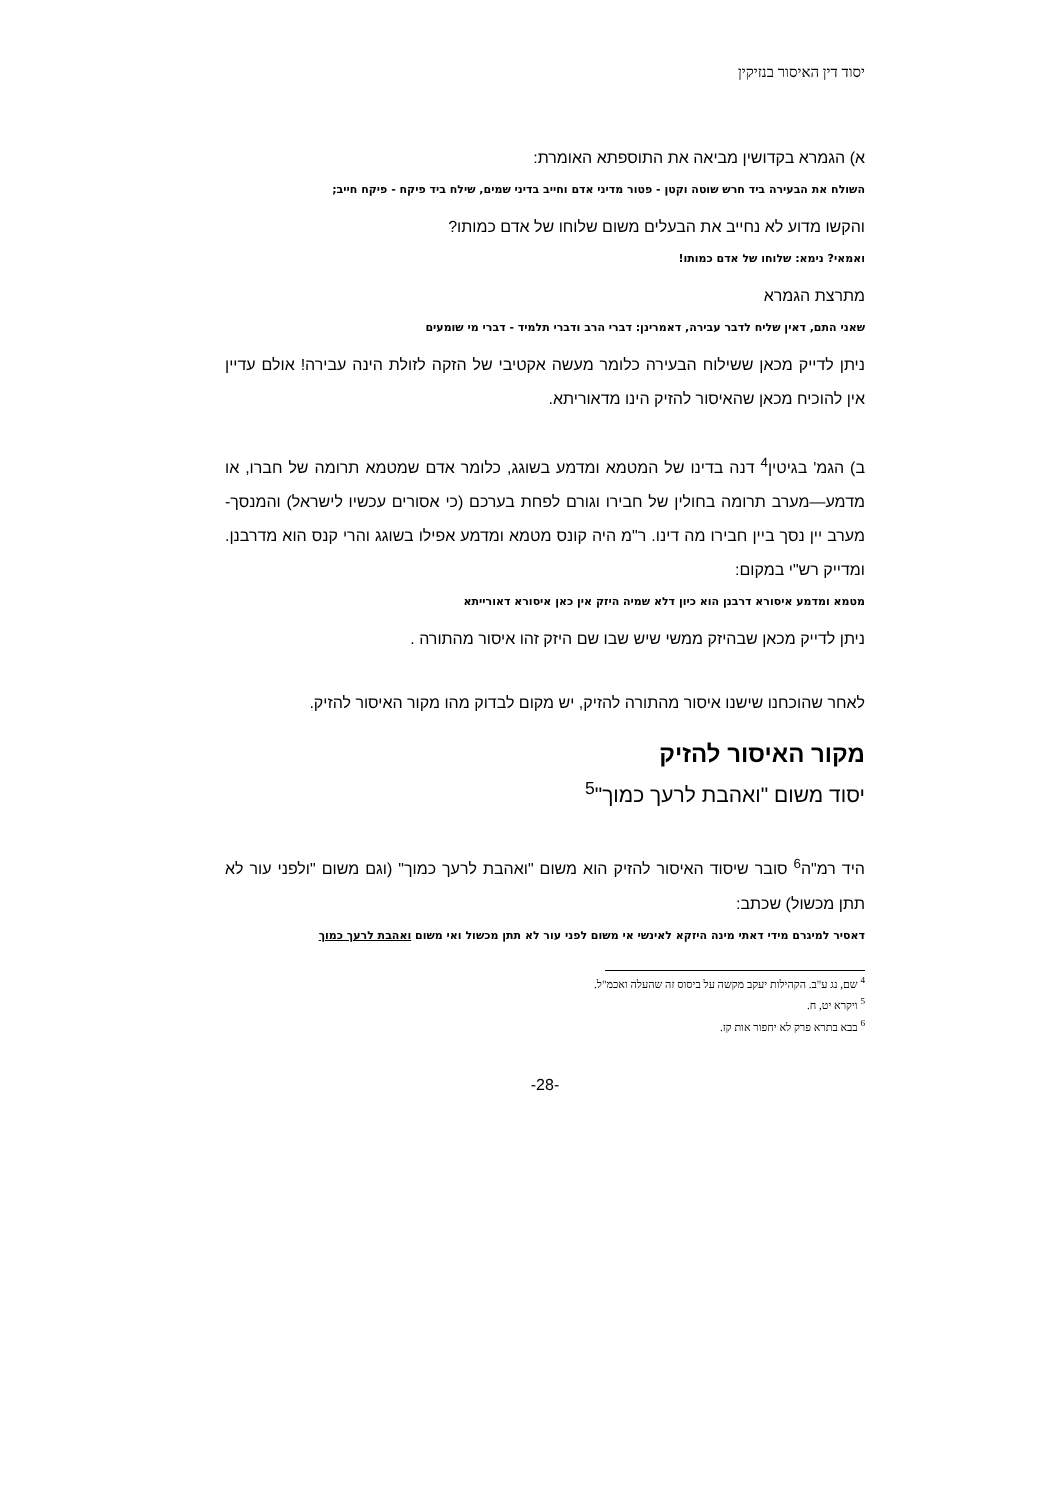יסוד דין האיסור בנזיקין
א) הגמרא בקדושין מביאה את התוספתא האומרת:
השולח את הבעירה ביד חרש שוטה וקטן - פטור מדיני אדם וחייב בדיני שמים, שילח ביד פיקח - פיקח חייב;
והקשו מדוע לא נחייב את הבעלים משום שלוחו של אדם כמותו?
ואמאי? נימא: שלוחו של אדם כמותו!
מתרצת הגמרא
שאני התם, דאין שליח לדבר עבירה, דאמרינן: דברי הרב ודברי תלמיד - דברי מי שומעים
ניתן לדייק מכאן ששילוח הבעירה כלומר מעשה אקטיבי של הזקה לזולת הינה עבירה! אולם עדיין אין להוכיח מכאן שהאיסור להזיק הינו מדאוריתא.
ב) הגמ' בגיטין<sup>4</sup> דנה בדינו של המטמא ומדמע בשוגג, כלומר אדם שמטמא תרומה של חברו, או מדמע—מערב תרומה בחולין של חבירו וגורם לפחת בערכם (כי אסורים עכשיו לישראל) והמנסך-מערב יין נסך ביין חבירו מה דינו. ר"מ היה קונס מטמא ומדמע אפילו בשוגג והרי קנס הוא מדרבנן. ומדייק רש"י במקום:
מטמא ומדמע איסורא דרבנן הוא כיון דלא שמיה היזק אין כאן איסורא דאורייתא
ניתן לדייק מכאן שבהיזק ממשי שיש שבו שם היזק זהו איסור מהתורה .
לאחר שהוכחנו שישנו איסור מהתורה להזיק, יש מקום לבדוק מהו מקור האיסור להזיק.
מקור האיסור להזיק
יסוד משום "ואהבת לרעך כמוך"<sup>5</sup>
היד רמ"ה<sup>6</sup> סובר שיסוד האיסור להזיק הוא משום "ואהבת לרעך כמוך" (וגם משום "ולפני עור לא תתן מכשול) שכתב:
דאסיר למיגרם מידי דאתי מינה היזקא לאינשי אי משום לפני עור לא תתן מכשול ואי משום ואהבת לרעך כמוך
<sup>4</sup> שם, נג ע"ב. הקהילות יעקב מקשה על ביסוס זה שהעלה ואכמ"ל.
<sup>5</sup> ויקרא יט, ח.
<sup>6</sup> בבא בתרא פרק לא יחפור אות קז.
-28-